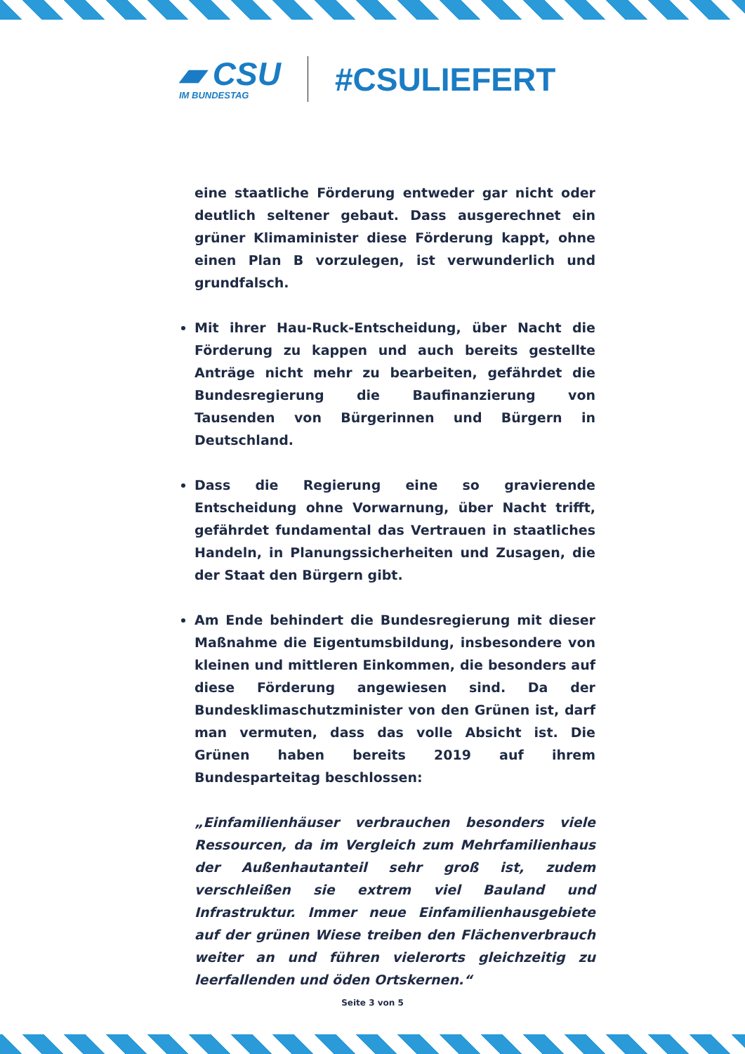▰ CSU
IM BUNDESTAG
#CSULIEFERT
eine staatliche Förderung entweder gar nicht oder deutlich seltener gebaut. Dass ausgerechnet ein grüner Klimaminister diese Förderung kappt, ohne einen Plan B vorzulegen, ist verwunderlich und grundfalsch.
Mit ihrer Hau-Ruck-Entscheidung, über Nacht die Förderung zu kappen und auch bereits gestellte Anträge nicht mehr zu bearbeiten, gefährdet die Bundesregierung die Baufinanzierung von Tausenden von Bürgerinnen und Bürgern in Deutschland.
Dass die Regierung eine so gravierende Entscheidung ohne Vorwarnung, über Nacht trifft, gefährdet fundamental das Vertrauen in staatliches Handeln, in Planungssicherheiten und Zusagen, die der Staat den Bürgern gibt.
Am Ende behindert die Bundesregierung mit dieser Maßnahme die Eigentumsbildung, insbesondere von kleinen und mittleren Einkommen, die besonders auf diese Förderung angewiesen sind. Da der Bundesklimaschutzminister von den Grünen ist, darf man vermuten, dass das volle Absicht ist. Die Grünen haben bereits 2019 auf ihrem Bundesparteitag beschlossen:
„Einfamilienhäuser verbrauchen besonders viele Ressourcen, da im Vergleich zum Mehrfamilienhaus der Außenhautanteil sehr groß ist, zudem verschleißen sie extrem viel Bauland und Infrastruktur. Immer neue Einfamilienhausgebiete auf der grünen Wiese treiben den Flächenverbrauch weiter an und führen vielerorts gleichzeitig zu leerfallenden und öden Ortskernen.“
Seite 3 von 5